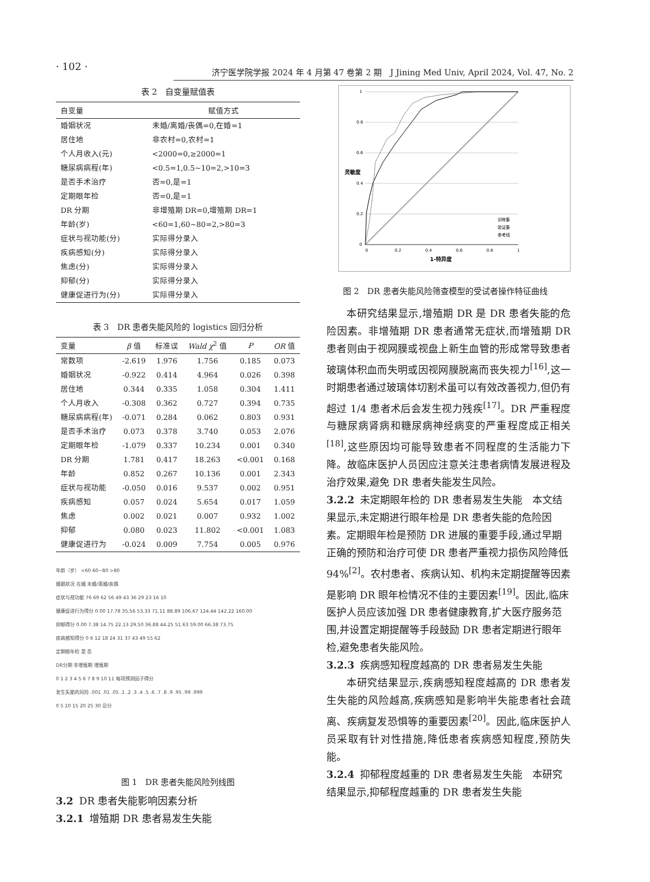· 102 ·
济宁医学院学报 2024 年 4 月第 47 卷第 2 期　J Jining Med Univ, April 2024, Vol. 47, No. 2
表 2　自变量赋值表
| 自变量 | 赋值方式 |
| --- | --- |
| 婚姻状况 | 未婚/离婚/丧偶=0,在婚=1 |
| 居住地 | 非农村=0,农村=1 |
| 个人月收入(元) | <2000=0,≥2000=1 |
| 糖尿病病程(年) | <0.5=1,0.5~10=2,>10=3 |
| 是否手术治疗 | 否=0,是=1 |
| 定期眼年检 | 否=0,是=1 |
| DR 分期 | 非增殖期 DR=0,增殖期 DR=1 |
| 年龄(岁) | <60=1,60~80=2,>80=3 |
| 症状与视功能(分) | 实际得分录入 |
| 疾病感知(分) | 实际得分录入 |
| 焦虑(分) | 实际得分录入 |
| 抑郁(分) | 实际得分录入 |
| 健康促进行为(分) | 实际得分录入 |
表 3　DR 患者失能风险的 logistics 回归分析
| 变量 | β 值 | 标准误 | Wald χ<sup>2</sup> 值 | P | OR 值 |
| --- | --- | --- | --- | --- | --- |
| 常数项 | -2.619 | 1.976 | 1.756 | 0.185 | 0.073 |
| 婚姻状况 | -0.922 | 0.414 | 4.964 | 0.026 | 0.398 |
| 居住地 | 0.344 | 0.335 | 1.058 | 0.304 | 1.411 |
| 个人月收入 | -0.308 | 0.362 | 0.727 | 0.394 | 0.735 |
| 糖尿病病程(年) | -0.071 | 0.284 | 0.062 | 0.803 | 0.931 |
| 是否手术治疗 | 0.073 | 0.378 | 3.740 | 0.053 | 2.076 |
| 定期眼年检 | -1.079 | 0.337 | 10.234 | 0.001 | 0.340 |
| DR 分期 | 1.781 | 0.417 | 18.263 | <0.001 | 0.168 |
| 年龄 | 0.852 | 0.267 | 10.136 | 0.001 | 2.343 |
| 症状与视功能 | -0.050 | 0.016 | 9.537 | 0.002 | 0.951 |
| 疾病感知 | 0.057 | 0.024 | 5.654 | 0.017 | 1.059 |
| 焦虑 | 0.002 | 0.021 | 0.007 | 0.932 | 1.002 |
| 抑郁 | 0.080 | 0.023 | 11.802 | <0.001 | 1.083 |
| 健康促进行为 | -0.024 | 0.009 | 7.754 | 0.005 | 0.976 |
年龄（岁） <60 60~80 >80
婚姻状况 在婚 未婚/离婚/丧偶
症状与视功能 76 69 62 56 49 43 36 29 23 16 10
健康促进行为得分 0.00 17.78 35.56 53.33 71.11 88.89 106.67 124.44 142.22 160.00
抑郁得分 0.00 7.38 14.75 22.13 29.50 36.88 44.25 51.63 59.00 66.38 73.75
疾病感知得分 0 6 12 18 24 31 37 43 49 55 62
定期眼年检 是 否
DR分期 非增殖期 增殖期
0 1 2 3 4 5 6 7 8 9 10 11 每项预测因子得分
发生失能的风险 .001 .01 .05 .1 .2 .3 .4 .5 .6 .7 .8 .9 .95 .99 .999
0 5 10 15 20 25 30 总分
图 1　DR 患者失能风险列线图
3.2 DR 患者失能影响因素分析
3.2.1 增殖期 DR 患者易发生失能
1
0.8
0.6
0.4
0.2
0
0
0.2
0.4
0.6
0.8
1
1-特异度
灵敏度
训练集
验证集
参考线
　　图 2　DR 患者失能风险筛查模型的受试者操作特征曲线
本研究结果显示,增殖期 DR 是 DR 患者失能的危险因素。非增殖期 DR 患者通常无症状,而增殖期 DR 患者则由于视网膜或视盘上新生血管的形成常导致患者玻璃体积血而失明或因视网膜脱离而丧失视力<sup>[16]</sup>,这一时期患者通过玻璃体切割术虽可以有效改善视力,但仍有超过 1/4 患者术后会发生视力残疾<sup>[17]</sup>。DR 严重程度与糖尿病肾病和糖尿病神经病变的严重程度成正相关<sup>[18]</sup>,这些原因均可能导致患者不同程度的生活能力下降。故临床医护人员因应注意关注患者病情发展进程及治疗效果,避免 DR 患者失能发生风险。
3.2.2 未定期眼年检的 DR 患者易发生失能　本文结果显示,未定期进行眼年检是 DR 患者失能的危险因素。定期眼年检是预防 DR 进展的重要手段,通过早期正确的预防和治疗可使 DR 患者严重视力损伤风险降低 94%<sup>[2]</sup>。农村患者、疾病认知、机构未定期提醒等因素是影响 DR 眼年检情况不佳的主要因素<sup>[19]</sup>。因此,临床医护人员应该加强 DR 患者健康教育,扩大医疗服务范围,并设置定期提醒等手段鼓励 DR 患者定期进行眼年检,避免患者失能风险。
3.2.3 疾病感知程度越高的 DR 患者易发生失能
本研究结果显示,疾病感知程度越高的 DR 患者发生失能的风险越高,疾病感知是影响半失能患者社会疏离、疾病复发恐惧等的重要因素<sup>[20]</sup>。因此,临床医护人员采取有针对性措施,降低患者疾病感知程度,预防失能。
3.2.4 抑郁程度越重的 DR 患者易发生失能　本研究结果显示,抑郁程度越重的 DR 患者发生失能